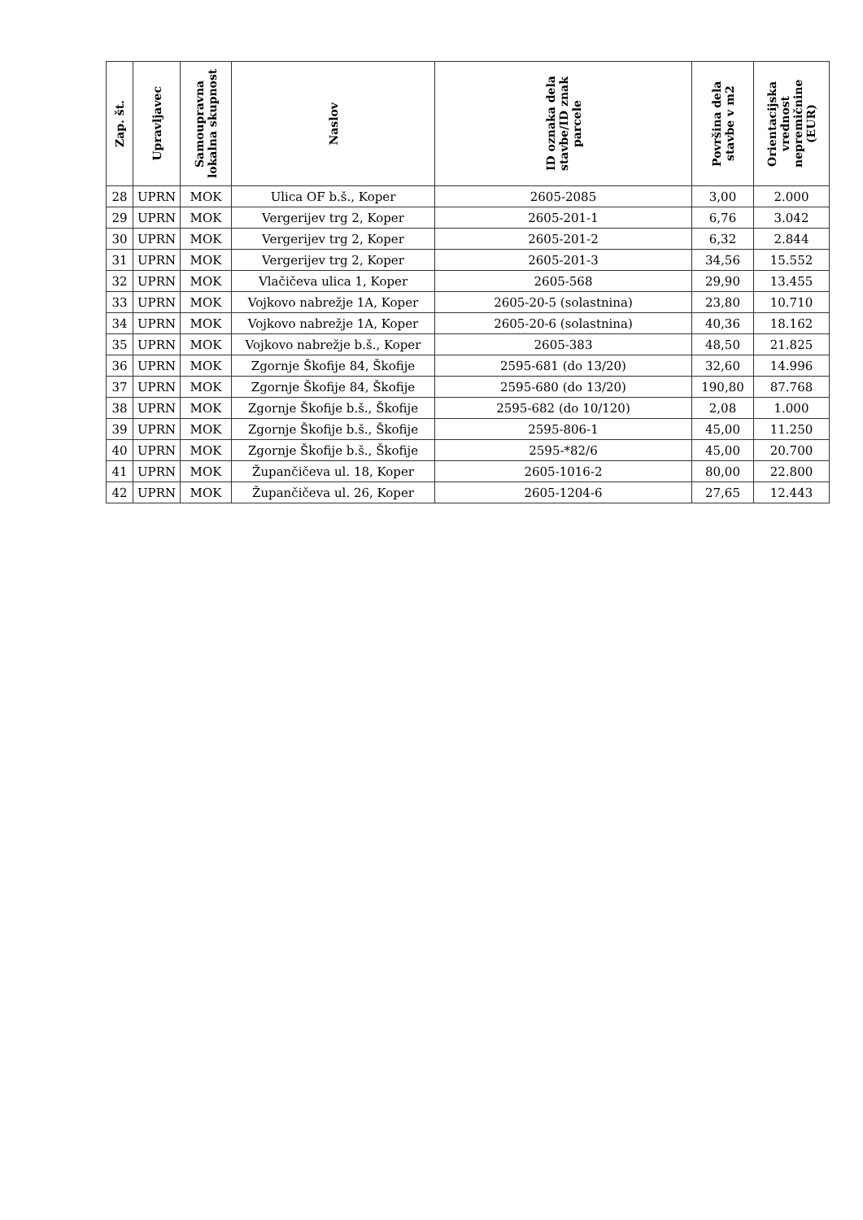| Zap. št. | Upravljavec | Samoupravna lokalna skupnost | Naslov | ID oznaka dela stavbe/ID znak parcele | Površina dela stavbe v m2 | Orientacijska vrednost nepremičnine (EUR) |
| --- | --- | --- | --- | --- | --- | --- |
| 28 | UPRN | MOK | Ulica OF b.š., Koper | 2605-2085 | 3,00 | 2.000 |
| 29 | UPRN | MOK | Vergerijev trg 2, Koper | 2605-201-1 | 6,76 | 3.042 |
| 30 | UPRN | MOK | Vergerijev trg 2, Koper | 2605-201-2 | 6,32 | 2.844 |
| 31 | UPRN | MOK | Vergerijev trg 2, Koper | 2605-201-3 | 34,56 | 15.552 |
| 32 | UPRN | MOK | Vlačičeva ulica 1, Koper | 2605-568 | 29,90 | 13.455 |
| 33 | UPRN | MOK | Vojkovo nabrežje 1A, Koper | 2605-20-5 (solastnina) | 23,80 | 10.710 |
| 34 | UPRN | MOK | Vojkovo nabrežje 1A, Koper | 2605-20-6 (solastnina) | 40,36 | 18.162 |
| 35 | UPRN | MOK | Vojkovo nabrežje b.š., Koper | 2605-383 | 48,50 | 21.825 |
| 36 | UPRN | MOK | Zgornje Škofije 84, Škofije | 2595-681 (do 13/20) | 32,60 | 14.996 |
| 37 | UPRN | MOK | Zgornje Škofije 84, Škofije | 2595-680 (do 13/20) | 190,80 | 87.768 |
| 38 | UPRN | MOK | Zgornje Škofije b.š., Škofije | 2595-682 (do 10/120) | 2,08 | 1.000 |
| 39 | UPRN | MOK | Zgornje Škofije b.š., Škofije | 2595-806-1 | 45,00 | 11.250 |
| 40 | UPRN | MOK | Zgornje Škofije b.š., Škofije | 2595-*82/6 | 45,00 | 20.700 |
| 41 | UPRN | MOK | Župančičeva ul. 18, Koper | 2605-1016-2 | 80,00 | 22.800 |
| 42 | UPRN | MOK | Župančičeva ul. 26, Koper | 2605-1204-6 | 27,65 | 12.443 |